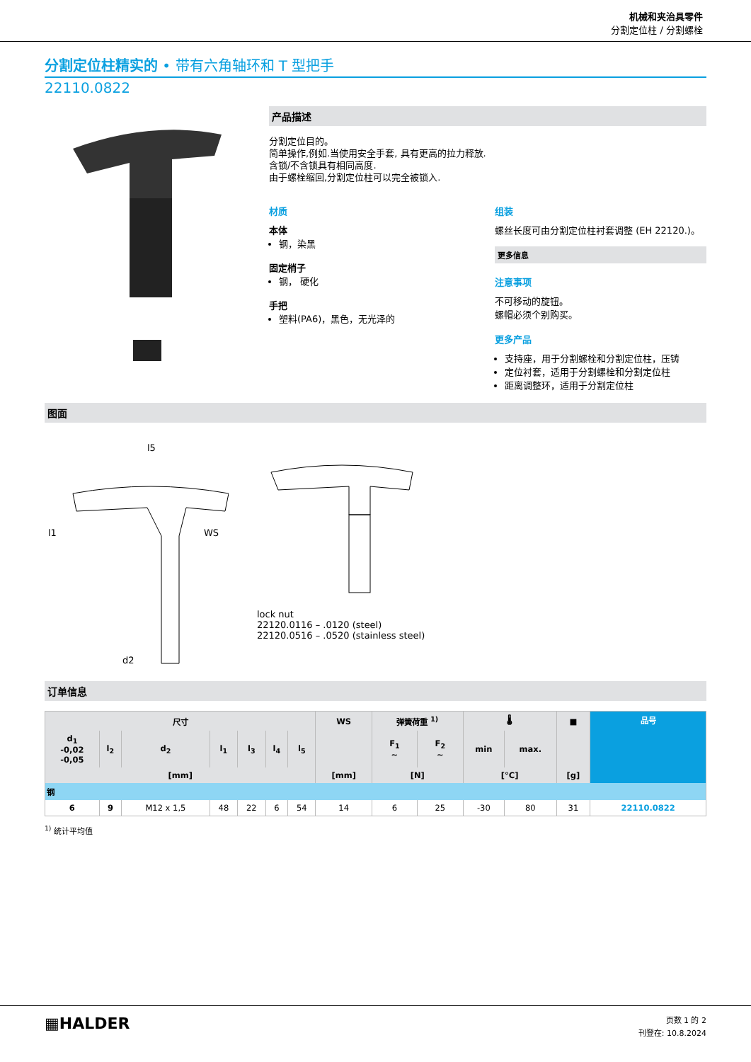机械和夹治具零件
分割定位柱 / 分割螺栓
分割定位柱精实的 • 带有六角轴环和 T 型把手
22110.0822
产品描述
分割定位目的。
简单操作,例如.当使用安全手套, 具有更高的拉力释放.
含锁/不含锁具有相同高度.
由于螺栓缩回,分割定位柱可以完全被锁入.
材质
本体
钢，染黑
固定梢子
钢， 硬化
手把
塑料(PA6)，黑色，无光泽的
组装
螺丝长度可由分割定位柱衬套调整 (EH 22120.)。
更多信息
注意事项
不可移动的旋钮。
螺帽必须个别购买。
更多产品
支持座，用于分割螺栓和分割定位柱，压铸
定位衬套，适用于分割螺栓和分割定位柱
距离调整环，适用于分割定位柱
图面
l5
WS
l1
d2
lock nut
22120.0116 – .0120 (steel)
22120.0516 – .0520 (stainless steel)
订单信息
| 尺寸 | | | | | | | WS | 弹簧荷重 <sup>1)</sup> | | 🌡 | | ■ | 品号 |
| --- | --- | --- | --- | --- | --- | --- | --- | --- | --- | --- | --- | --- | --- |
| d<sub>1</sub> -0,02 -0,05 | l<sub>2</sub> | d<sub>2</sub> | l<sub>1</sub> | l<sub>3</sub> | l<sub>4</sub> | l<sub>5</sub> | | F<sub>1</sub> ~ | F<sub>2</sub> ~ | min | max. | | |
| [mm] | | | | | | | [mm] | [N] | | [°C] | | [g] | |
| 钢 | | | | | | | | | | | | | |
| 6 | 9 | M12 x 1,5 | 48 | 22 | 6 | 54 | 14 | 6 | 25 | -30 | 80 | 31 | 22110.0822 |
<sup>1)</sup> 统计平均值
▦HALDER
页数 1 的 2
刊登在: 10.8.2024